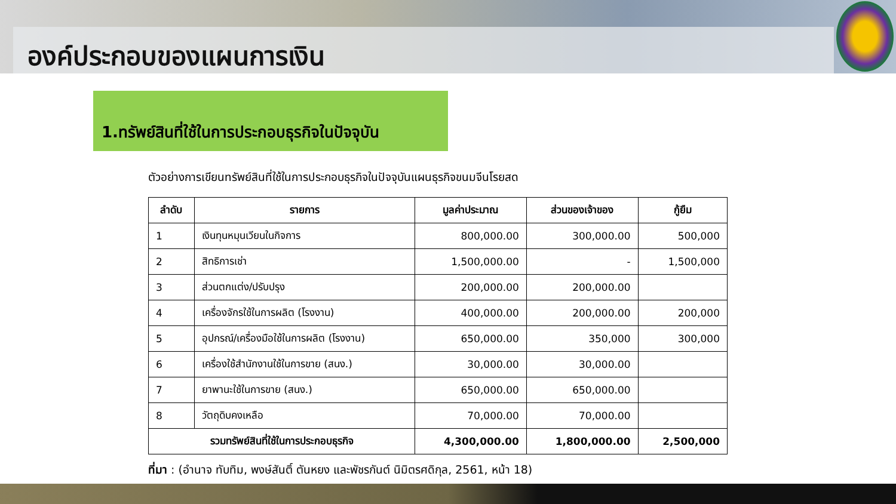องค์ประกอบของแผนการเงิน
1.ทรัพย์สินที่ใช้ในการประกอบธุรกิจในปัจจุบัน
ตัวอย่างการเขียนทรัพย์สินที่ใช้ในการประกอบธุรกิจในปัจจุบันแผนธุรกิจขนมจีนโรยสด
| ลำดับ | รายการ | มูลค่าประมาณ | ส่วนของเจ้าของ | กู้ยืม |
| --- | --- | --- | --- | --- |
| 1 | เงินทุนหมุนเวียนในกิจการ | 800,000.00 | 300,000.00 | 500,000 |
| 2 | สิทธิการเช่า | 1,500,000.00 | - | 1,500,000 |
| 3 | ส่วนตกแต่ง/ปรับปรุง | 200,000.00 | 200,000.00 | |
| 4 | เครื่องจักรใช้ในการผลิต (โรงงาน) | 400,000.00 | 200,000.00 | 200,000 |
| 5 | อุปกรณ์/เครื่องมือใช้ในการผลิต (โรงงาน) | 650,000.00 | 350,000 | 300,000 |
| 6 | เครื่องใช้สำนักงานใช้ในการขาย (สนง.) | 30,000.00 | 30,000.00 | |
| 7 | ยาพานะใช้ในการขาย (สนง.) | 650,000.00 | 650,000.00 | |
| 8 | วัตถุดิบคงเหลือ | 70,000.00 | 70,000.00 | |
| รวมทรัพย์สินที่ใช้ในการประกอบธุรกิจ | | 4,300,000.00 | 1,800,000.00 | 2,500,000 |
ที่มา : (อำนาจ ทับทิม, พงษ์สันติ์ ตันหยง และพัชรกันต์ นิมิตรศดิกุล, 2561, หน้า 18)